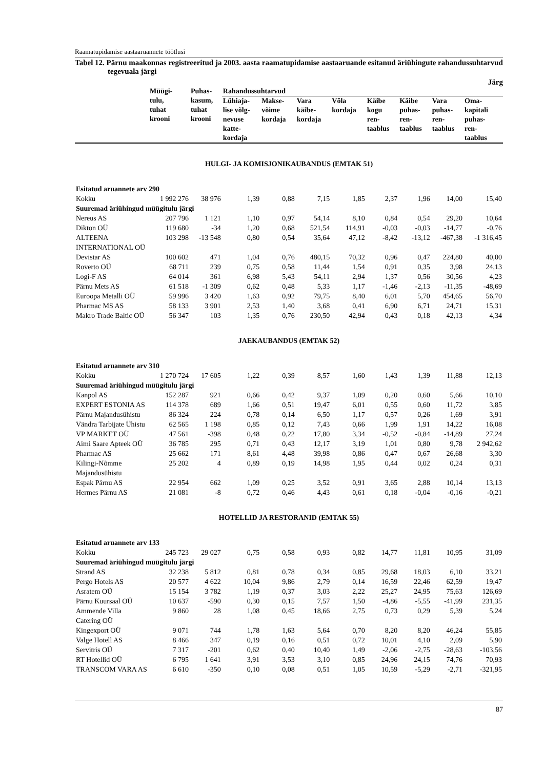Raamatupidamise aastaaruannete töötlusi
Tabel 12. Pärnu maakonnas registreeritud ja 2003. aasta raamatupidamise aastaaruande esitanud äriühingute rahandussuhtarvud tegevuala järgi
Järg
| | Müügi- tulu, tuhat krooni | Puhas- kasum, tuhat krooni | Rahandussuhtarvud | | | | | | | |
| --- | --- | --- | --- | --- | --- | --- | --- | --- | --- | --- |
| | | | Lühiaja- lise võlg- nevuse katte- kordaja | Makse- võime kordaja | Vara käibe- kordaja | Võla kordaja | Käibe kogu ren- taablus | Käibe puhas- ren- taablus | Vara puhas- ren- taablus | Oma- kapitali puhas- ren- taablus |
| HULGI- JA KOMISJONIKAUBANDUS (EMTAK 51) | | | | | | | | | | |
| Esitatud aruannete arv 290 | | | | | | | | | | |
| Kokku | 1 992 276 | 38 976 | 1,39 | 0,88 | 7,15 | 1,85 | 2,37 | 1,96 | 14,00 | 15,40 |
| Suuremad äriühingud müügitulu järgi | | | | | | | | | | |
| Nereus AS | 207 796 | 1 121 | 1,10 | 0,97 | 54,14 | 8,10 | 0,84 | 0,54 | 29,20 | 10,64 |
| Dikton OÜ | 119 680 | -34 | 1,20 | 0,68 | 521,54 | 114,91 | -0,03 | -0,03 | -14,77 | -0,76 |
| ALTEENA INTERNATIONAL OÜ | 103 298 | -13 548 | 0,80 | 0,54 | 35,64 | 47,12 | -8,42 | -13,12 | -467,38 | -1 316,45 |
| Devistar AS | 100 602 | 471 | 1,04 | 0,76 | 480,15 | 70,32 | 0,96 | 0,47 | 224,80 | 40,00 |
| Roverto OÜ | 68 711 | 239 | 0,75 | 0,58 | 11,44 | 1,54 | 0,91 | 0,35 | 3,98 | 24,13 |
| Logi-F AS | 64 014 | 361 | 6,98 | 5,43 | 54,11 | 2,94 | 1,37 | 0,56 | 30,56 | 4,23 |
| Pärnu Mets AS | 61 518 | -1 309 | 0,62 | 0,48 | 5,33 | 1,17 | -1,46 | -2,13 | -11,35 | -48,69 |
| Euroopa Metalli OÜ | 59 996 | 3 420 | 1,63 | 0,92 | 79,75 | 8,40 | 6,01 | 5,70 | 454,65 | 56,70 |
| Pharmac MS AS | 58 133 | 3 901 | 2,53 | 1,40 | 3,68 | 0,41 | 6,90 | 6,71 | 24,71 | 15,31 |
| Makro Trade Baltic OÜ | 56 347 | 103 | 1,35 | 0,76 | 230,50 | 42,94 | 0,43 | 0,18 | 42,13 | 4,34 |
| JAEKAUBANDUS (EMTAK 52) | | | | | | | | | | |
| Esitatud aruannete arv 310 | | | | | | | | | | |
| Kokku | 1 270 724 | 17 605 | 1,22 | 0,39 | 8,57 | 1,60 | 1,43 | 1,39 | 11,88 | 12,13 |
| Suuremad äriühingud müügitulu järgi | | | | | | | | | | |
| Kanpol AS | 152 287 | 921 | 0,66 | 0,42 | 9,37 | 1,09 | 0,20 | 0,60 | 5,66 | 10,10 |
| EXPERT ESTONIA AS | 114 378 | 689 | 1,66 | 0,51 | 19,47 | 6,01 | 0,55 | 0,60 | 11,72 | 3,85 |
| Pärnu Majandusühistu | 86 324 | 224 | 0,78 | 0,14 | 6,50 | 1,17 | 0,57 | 0,26 | 1,69 | 3,91 |
| Vändra Tarbijate Ühistu | 62 565 | 1 198 | 0,85 | 0,12 | 7,43 | 0,66 | 1,99 | 1,91 | 14,22 | 16,08 |
| VP MARKET OÜ | 47 561 | -398 | 0,48 | 0,22 | 17,80 | 3,34 | -0,52 | -0,84 | -14,89 | 27,24 |
| Aimi Saare Apteek OÜ | 36 785 | 295 | 0,71 | 0,43 | 12,17 | 3,19 | 1,01 | 0,80 | 9,78 | 2 942,62 |
| Pharmac AS | 25 662 | 171 | 8,61 | 4,48 | 39,98 | 0,86 | 0,47 | 0,67 | 26,68 | 3,30 |
| Kilingi-Nõmme Majandusühistu | 25 202 | 4 | 0,89 | 0,19 | 14,98 | 1,95 | 0,44 | 0,02 | 0,24 | 0,31 |
| Espak Pärnu AS | 22 954 | 662 | 1,09 | 0,25 | 3,52 | 0,91 | 3,65 | 2,88 | 10,14 | 13,13 |
| Hermes Pärnu AS | 21 081 | -8 | 0,72 | 0,46 | 4,43 | 0,61 | 0,18 | -0,04 | -0,16 | -0,21 |
| HOTELLID JA RESTORANID (EMTAK 55) | | | | | | | | | | |
| Esitatud aruannete arv 133 | | | | | | | | | | |
| Kokku | 245 723 | 29 027 | 0,75 | 0,58 | 0,93 | 0,82 | 14,77 | 11,81 | 10,95 | 31,09 |
| Suuremad äriühingud müügitulu järgi | | | | | | | | | | |
| Strand AS | 32 238 | 5 812 | 0,81 | 0,78 | 0,34 | 0,85 | 29,68 | 18,03 | 6,10 | 33,21 |
| Pergo Hotels AS | 20 577 | 4 622 | 10,04 | 9,86 | 2,79 | 0,14 | 16,59 | 22,46 | 62,59 | 19,47 |
| Asratem OÜ | 15 154 | 3 782 | 1,19 | 0,37 | 3,03 | 2,22 | 25,27 | 24,95 | 75,63 | 126,69 |
| Pärnu Kuursaal OÜ | 10 637 | -590 | 0,30 | 0,15 | 7,57 | 1,50 | -4,86 | -5,55 | -41,99 | 231,35 |
| Ammende Villa Catering OÜ | 9 860 | 28 | 1,08 | 0,45 | 18,66 | 2,75 | 0,73 | 0,29 | 5,39 | 5,24 |
| Kingexport OÜ | 9 071 | 744 | 1,78 | 1,63 | 5,64 | 0,70 | 8,20 | 8,20 | 46,24 | 55,85 |
| Valge Hotell AS | 8 466 | 347 | 0,19 | 0,16 | 0,51 | 0,72 | 10,01 | 4,10 | 2,09 | 5,90 |
| Servitris OÜ | 7 317 | -201 | 0,62 | 0,40 | 10,40 | 1,49 | -2,06 | -2,75 | -28,63 | -103,56 |
| RT Hotellid OÜ | 6 795 | 1 641 | 3,91 | 3,53 | 3,10 | 0,85 | 24,96 | 24,15 | 74,76 | 70,93 |
| TRANSCOM VARA AS | 6 610 | -350 | 0,10 | 0,08 | 0,51 | 1,05 | 10,59 | -5,29 | -2,71 | -321,95 |
87